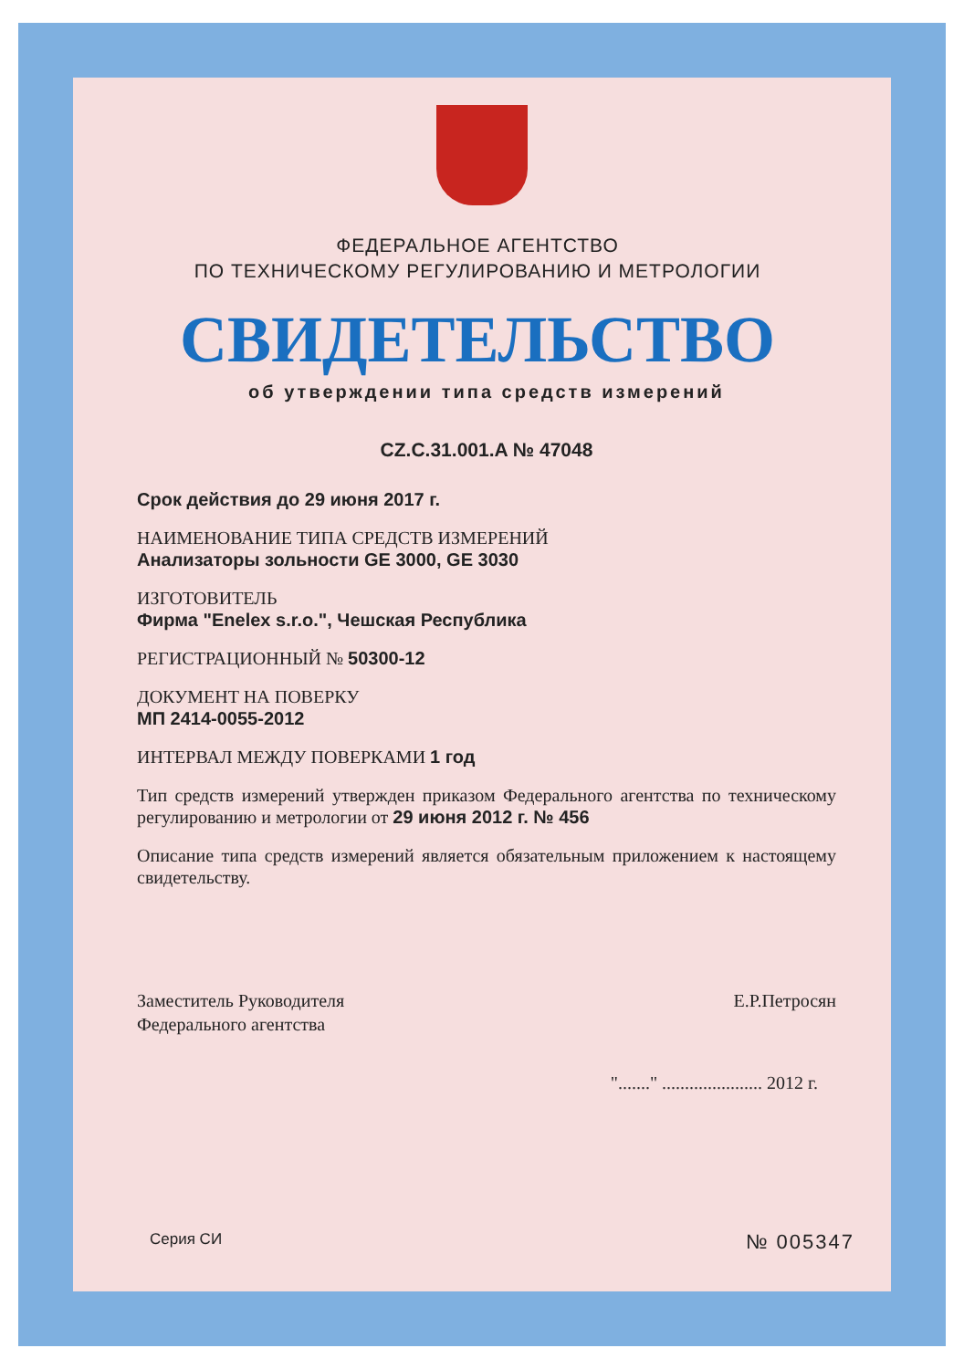ФЕДЕРАЛЬНОЕ АГЕНТСТВО
ПО ТЕХНИЧЕСКОМУ РЕГУЛИРОВАНИЮ И МЕТРОЛОГИИ
СВИДЕТЕЛЬСТВО
об утверждении типа средств измерений
CZ.C.31.001.A № 47048
Срок действия до 29 июня 2017 г.
НАИМЕНОВАНИЕ ТИПА СРЕДСТВ ИЗМЕРЕНИЙ
Анализаторы зольности GE 3000, GE 3030
ИЗГОТОВИТЕЛЬ
Фирма "Enelex s.r.o.", Чешская Республика
РЕГИСТРАЦИОННЫЙ № 50300-12
ДОКУМЕНТ НА ПОВЕРКУ
МП 2414-0055-2012
ИНТЕРВАЛ МЕЖДУ ПОВЕРКАМИ 1 год
Тип средств измерений утвержден приказом Федерального агентства по техническому регулированию и метрологии от 29 июня 2012 г. № 456
Описание типа средств измерений является обязательным приложением к настоящему свидетельству.
Заместитель Руководителя
Федерального агентства Е.Р.Петросян
"......." ...................... 2012 г.
Серия СИ № 005347